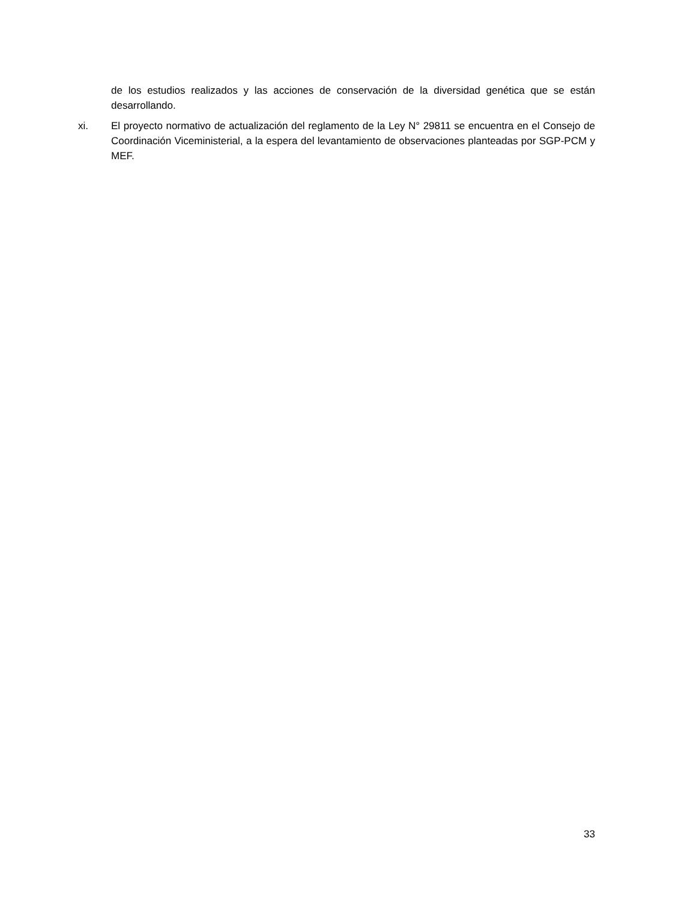de los estudios realizados y las acciones de conservación de la diversidad genética que se están desarrollando.
xi. El proyecto normativo de actualización del reglamento de la Ley N° 29811 se encuentra en el Consejo de Coordinación Viceministerial, a la espera del levantamiento de observaciones planteadas por SGP-PCM y MEF.
33